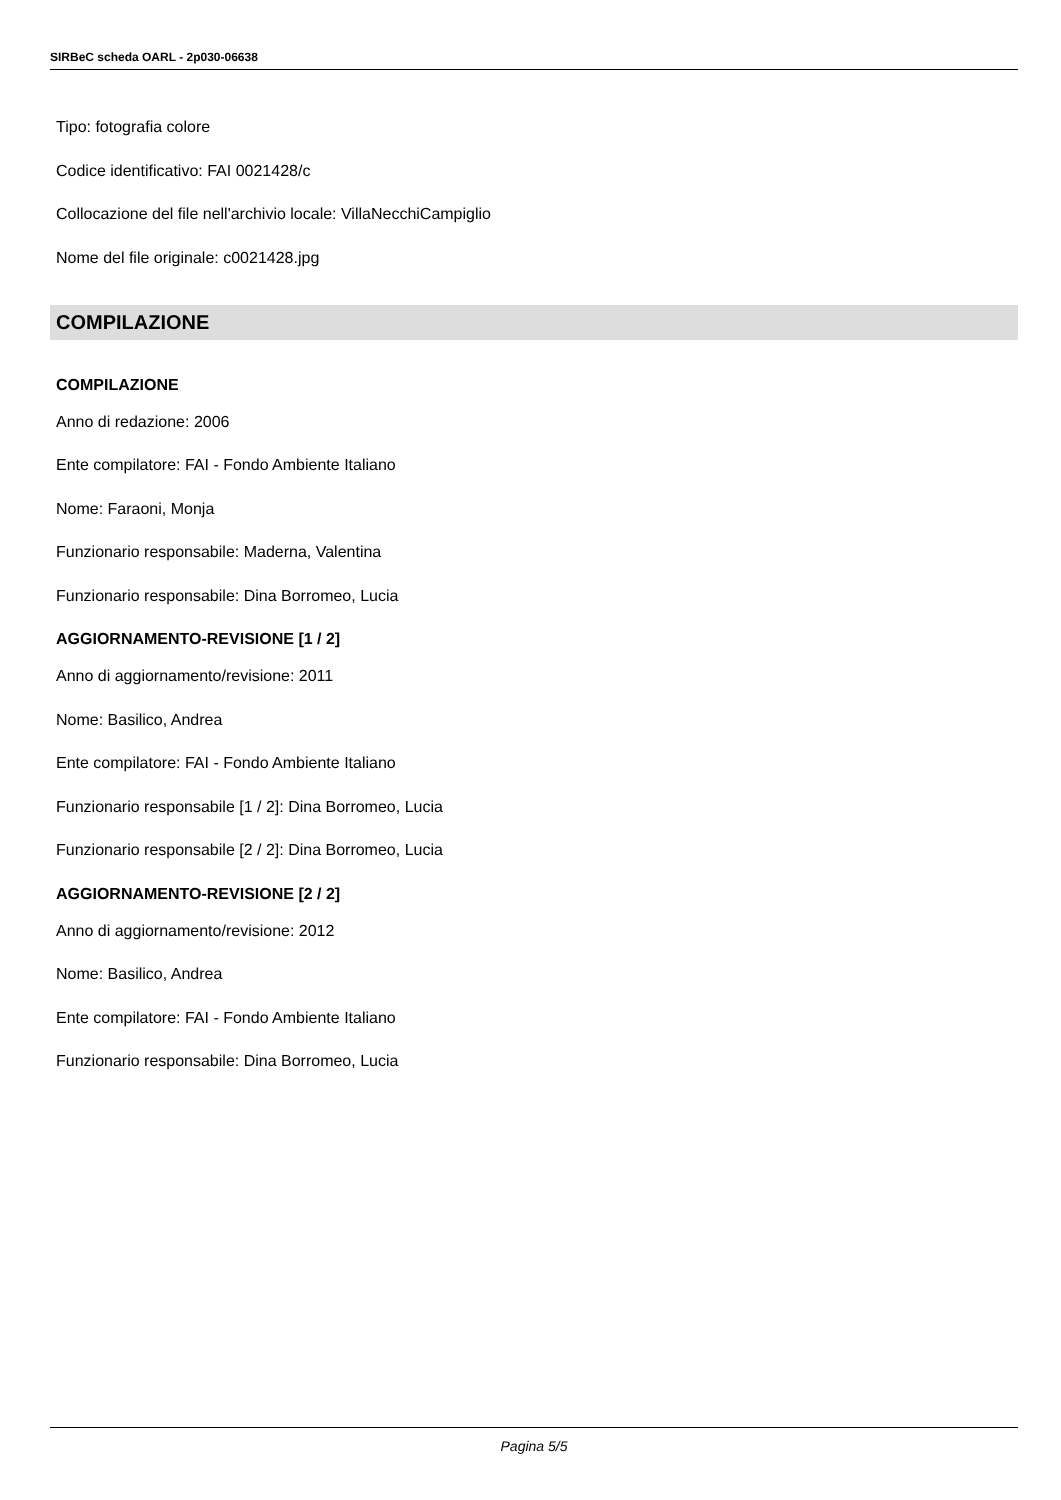SIRBeC scheda OARL - 2p030-06638
Tipo: fotografia colore
Codice identificativo: FAI 0021428/c
Collocazione del file nell'archivio locale: VillaNecchiCampiglio
Nome del file originale: c0021428.jpg
COMPILAZIONE
COMPILAZIONE
Anno di redazione: 2006
Ente compilatore: FAI - Fondo Ambiente Italiano
Nome: Faraoni, Monja
Funzionario responsabile: Maderna, Valentina
Funzionario responsabile: Dina Borromeo, Lucia
AGGIORNAMENTO-REVISIONE [1 / 2]
Anno di aggiornamento/revisione: 2011
Nome: Basilico, Andrea
Ente compilatore: FAI - Fondo Ambiente Italiano
Funzionario responsabile [1 / 2]: Dina Borromeo, Lucia
Funzionario responsabile [2 / 2]: Dina Borromeo, Lucia
AGGIORNAMENTO-REVISIONE [2 / 2]
Anno di aggiornamento/revisione: 2012
Nome: Basilico, Andrea
Ente compilatore: FAI - Fondo Ambiente Italiano
Funzionario responsabile: Dina Borromeo, Lucia
Pagina 5/5